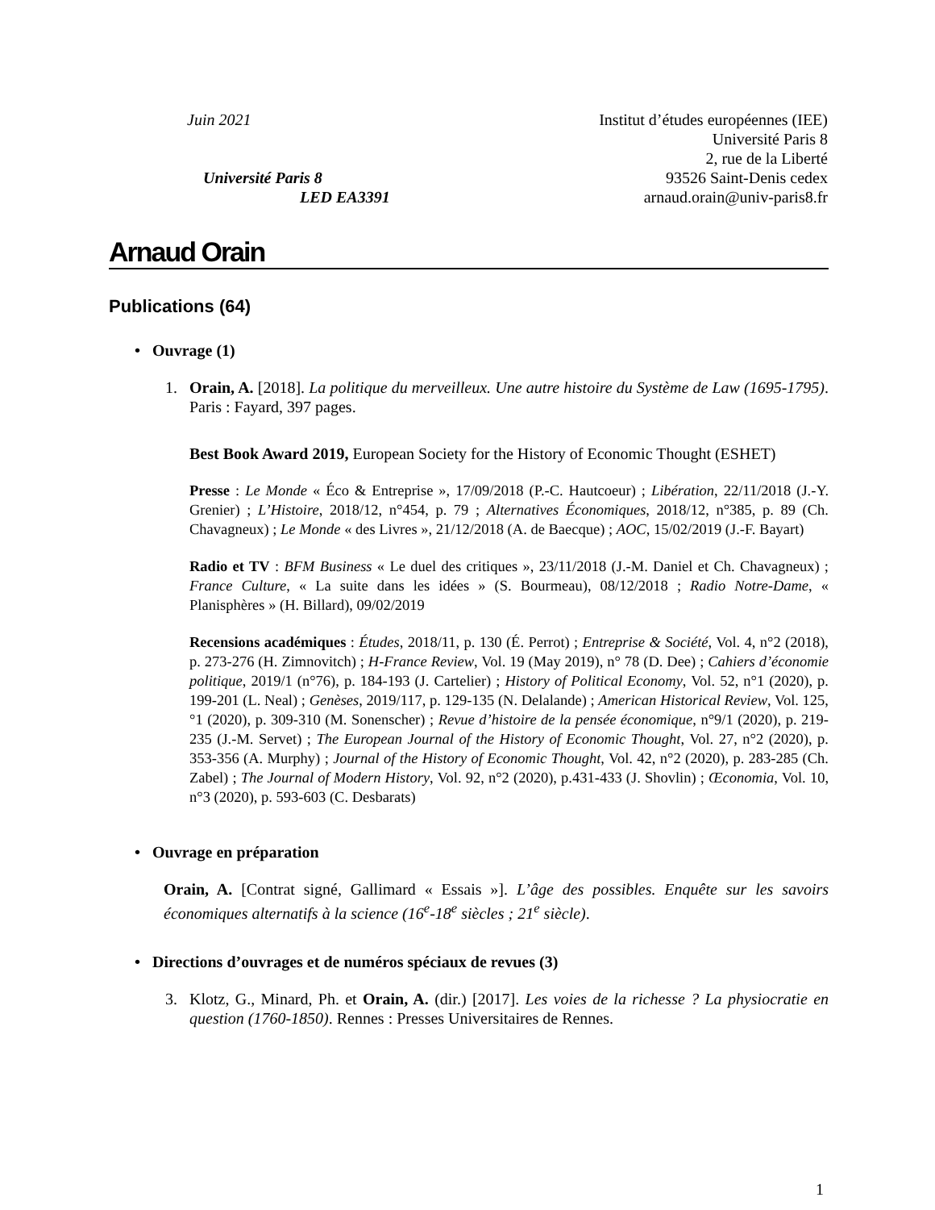Juin 2021
Université Paris 8
LED EA3391
Institut d’études européennes (IEE)
Université Paris 8
2, rue de la Liberté
93526 Saint-Denis cedex
arnaud.orain@univ-paris8.fr
Arnaud Orain
Publications (64)
• Ouvrage (1)
1. Orain, A. [2018]. La politique du merveilleux. Une autre histoire du Système de Law (1695-1795). Paris : Fayard, 397 pages.
Best Book Award 2019, European Society for the History of Economic Thought (ESHET)
Presse : Le Monde « Éco & Entreprise », 17/09/2018 (P.-C. Hautcoeur) ; Libération, 22/11/2018 (J.-Y. Grenier) ; L’Histoire, 2018/12, n°454, p. 79 ; Alternatives Économiques, 2018/12, n°385, p. 89 (Ch. Chavagneux) ; Le Monde « des Livres », 21/12/2018 (A. de Baecque) ; AOC, 15/02/2019 (J.-F. Bayart)
Radio et TV : BFM Business « Le duel des critiques », 23/11/2018 (J.-M. Daniel et Ch. Chavagneux) ; France Culture, « La suite dans les idées » (S. Bourmeau), 08/12/2018 ; Radio Notre-Dame, « Planisphères » (H. Billard), 09/02/2019
Recensions académiques : Études, 2018/11, p. 130 (É. Perrot) ; Entreprise & Société, Vol. 4, n°2 (2018), p. 273-276 (H. Zimnovitch) ; H-France Review, Vol. 19 (May 2019), n° 78 (D. Dee) ; Cahiers d’économie politique, 2019/1 (n°76), p. 184-193 (J. Cartelier) ; History of Political Economy, Vol. 52, n°1 (2020), p. 199-201 (L. Neal) ; Genèses, 2019/117, p. 129-135 (N. Delalande) ; American Historical Review, Vol. 125, °1 (2020), p. 309-310 (M. Sonenscher) ; Revue d’histoire de la pensée économique, n°9/1 (2020), p. 219-235 (J.-M. Servet) ; The European Journal of the History of Economic Thought, Vol. 27, n°2 (2020), p. 353-356 (A. Murphy) ; Journal of the History of Economic Thought, Vol. 42, n°2 (2020), p. 283-285 (Ch. Zabel) ; The Journal of Modern History, Vol. 92, n°2 (2020), p.431-433 (J. Shovlin) ; Œconomia, Vol. 10, n°3 (2020), p. 593-603 (C. Desbarats)
• Ouvrage en préparation
Orain, A. [Contrat signé, Gallimard « Essais »]. L’âge des possibles. Enquête sur les savoirs économiques alternatifs à la science (16<sup>e</sup>-18<sup>e</sup> siècles ; 21<sup>e</sup> siècle).
• Directions d’ouvrages et de numéros spéciaux de revues (3)
3. Klotz, G., Minard, Ph. et Orain, A. (dir.) [2017]. Les voies de la richesse ? La physiocratie en question (1760-1850). Rennes : Presses Universitaires de Rennes.
1